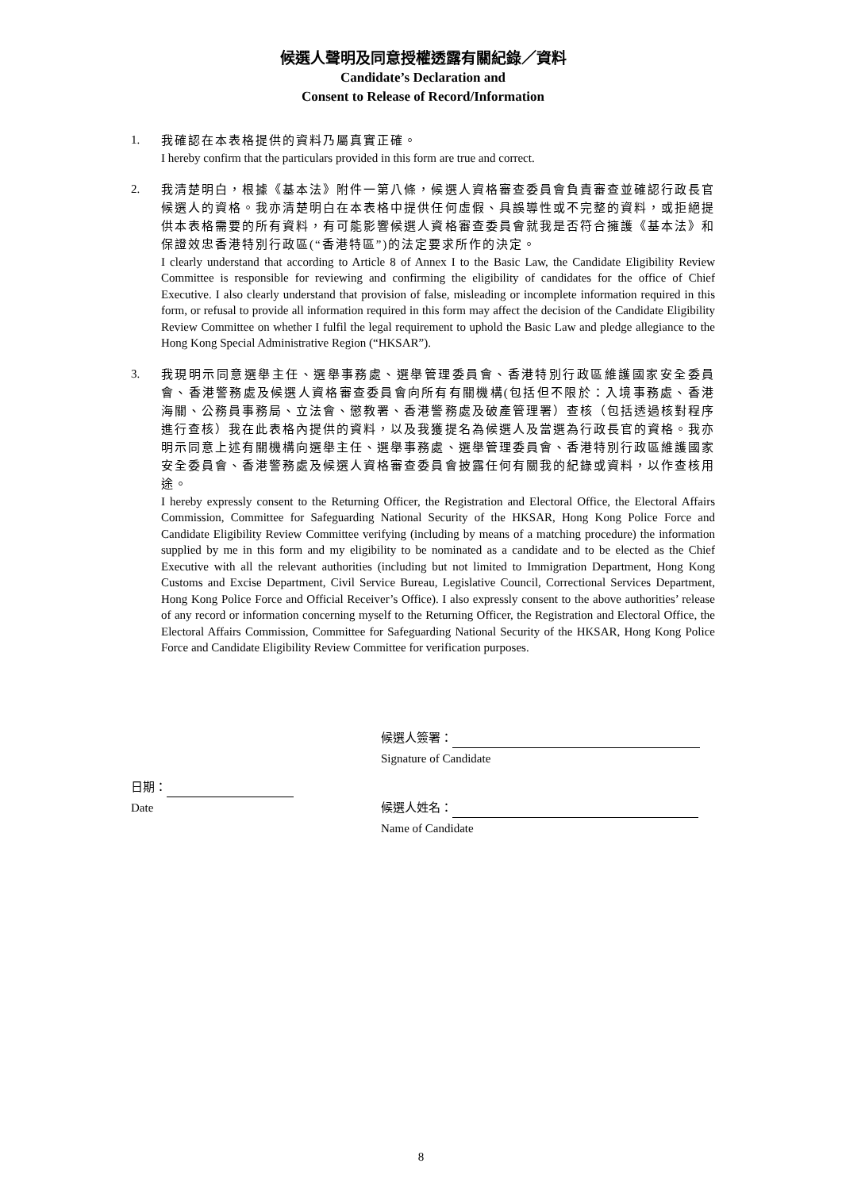候選人聲明及同意授權透露有關紀錄／資料
Candidate’s Declaration and
Consent to Release of Record/Information
1.
我確認在本表格提供的資料乃屬真實正確。
I hereby confirm that the particulars provided in this form are true and correct.
2.
我清楚明白，根據《基本法》附件一第八條，候選人資格審查委員會負責審查並確認行政長官候選人的資格。我亦清楚明白在本表格中提供任何虛假、具誤導性或不完整的資料，或拒絕提供本表格需要的所有資料，有可能影響候選人資格審查委員會就我是否符合擁護《基本法》和保證效忠香港特別行政區(“香港特區”)的法定要求所作的決定。
I clearly understand that according to Article 8 of Annex I to the Basic Law, the Candidate Eligibility Review Committee is responsible for reviewing and confirming the eligibility of candidates for the office of Chief Executive. I also clearly understand that provision of false, misleading or incomplete information required in this form, or refusal to provide all information required in this form may affect the decision of the Candidate Eligibility Review Committee on whether I fulfil the legal requirement to uphold the Basic Law and pledge allegiance to the Hong Kong Special Administrative Region (“HKSAR”).
3.
我現明示同意選舉主任、選舉事務處、選舉管理委員會、香港特別行政區維護國家安全委員會、香港警務處及候選人資格審查委員會向所有有關機構(包括但不限於：入境事務處、香港海關、公務員事務局、立法會、懲教署、香港警務處及破產管理署）查核（包括透過核對程序進行查核）我在此表格內提供的資料，以及我獲提名為候選人及當選為行政長官的資格。我亦明示同意上述有關機構向選舉主任、選舉事務處、選舉管理委員會、香港特別行政區維護國家安全委員會、香港警務處及候選人資格審查委員會披露任何有關我的紀錄或資料，以作查核用途。
I hereby expressly consent to the Returning Officer, the Registration and Electoral Office, the Electoral Affairs Commission, Committee for Safeguarding National Security of the HKSAR, Hong Kong Police Force and Candidate Eligibility Review Committee verifying (including by means of a matching procedure) the information supplied by me in this form and my eligibility to be nominated as a candidate and to be elected as the Chief Executive with all the relevant authorities (including but not limited to Immigration Department, Hong Kong Customs and Excise Department, Civil Service Bureau, Legislative Council, Correctional Services Department, Hong Kong Police Force and Official Receiver’s Office). I also expressly consent to the above authorities’ release of any record or information concerning myself to the Returning Officer, the Registration and Electoral Office, the Electoral Affairs Commission, Committee for Safeguarding National Security of the HKSAR, Hong Kong Police Force and Candidate Eligibility Review Committee for verification purposes.
候選人簽署：
Signature of Candidate
日期：
Date
候選人姓名：
Name of Candidate
8